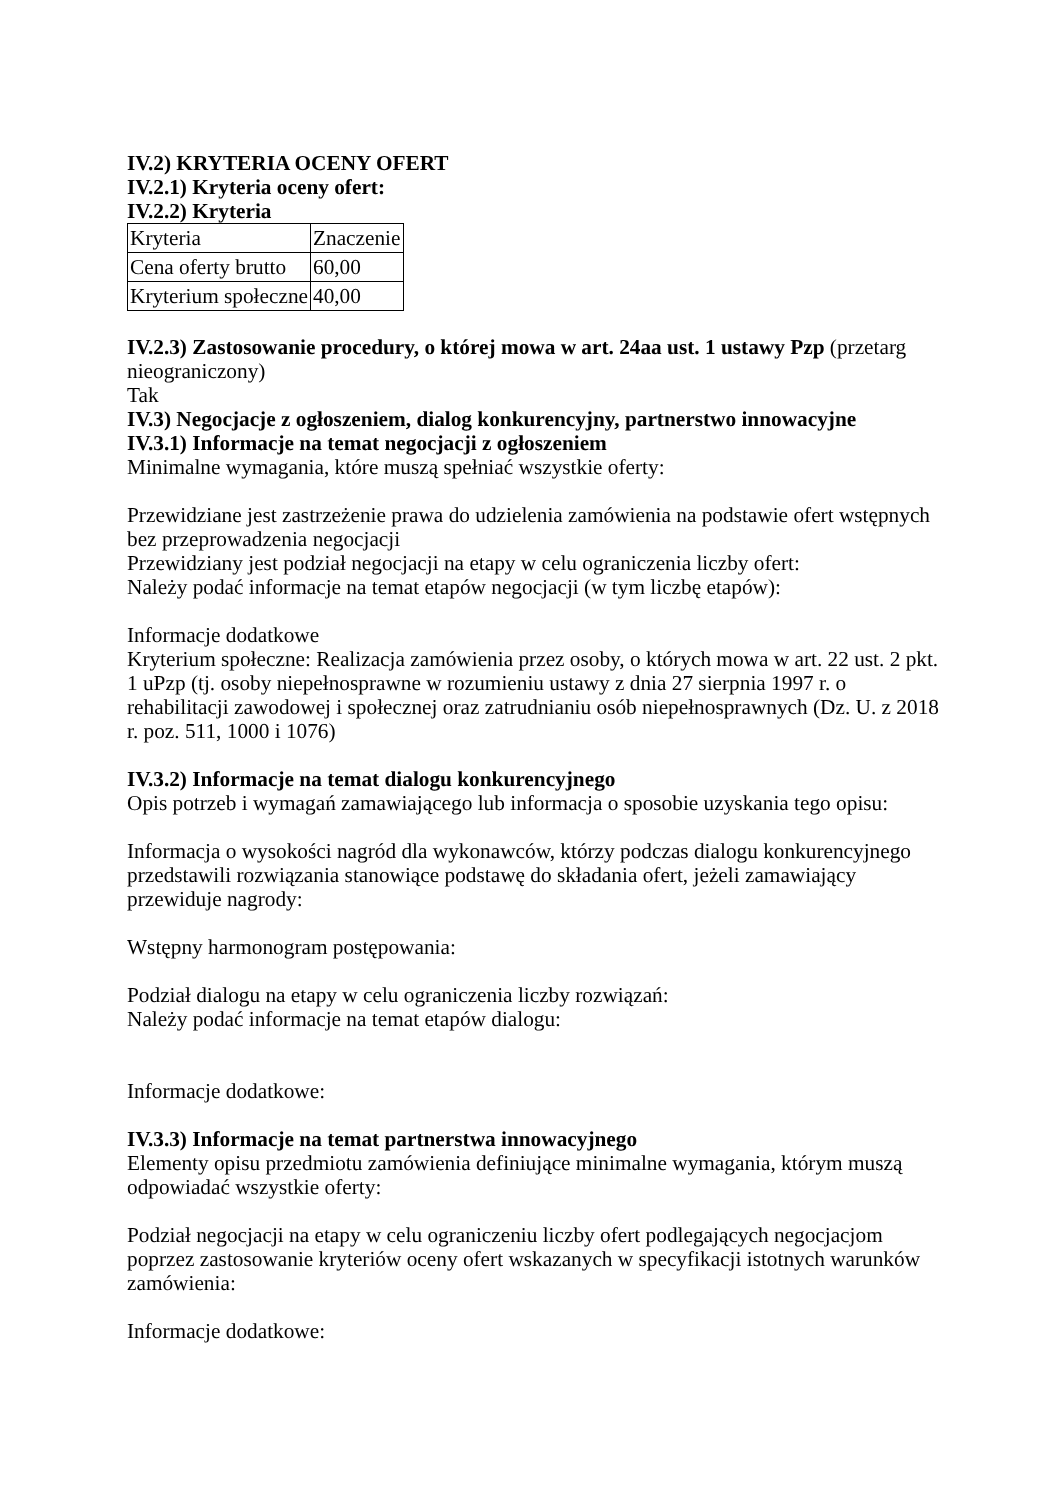IV.2) KRYTERIA OCENY OFERT
IV.2.1) Kryteria oceny ofert:
IV.2.2) Kryteria
| Kryteria | Znaczenie |
| Cena oferty brutto | 60,00 |
| Kryterium społeczne | 40,00 |
IV.2.3) Zastosowanie procedury, o której mowa w art. 24aa ust. 1 ustawy Pzp (przetarg nieograniczony)
Tak
IV.3) Negocjacje z ogłoszeniem, dialog konkurencyjny, partnerstwo innowacyjne
IV.3.1) Informacje na temat negocjacji z ogłoszeniem
Minimalne wymagania, które muszą spełniać wszystkie oferty:
Przewidziane jest zastrzeżenie prawa do udzielenia zamówienia na podstawie ofert wstępnych bez przeprowadzenia negocjacji
Przewidziany jest podział negocjacji na etapy w celu ograniczenia liczby ofert:
Należy podać informacje na temat etapów negocjacji (w tym liczbę etapów):
Informacje dodatkowe
Kryterium społeczne: Realizacja zamówienia przez osoby, o których mowa w art. 22 ust. 2 pkt. 1 uPzp (tj. osoby niepełnosprawne w rozumieniu ustawy z dnia 27 sierpnia 1997 r. o rehabilitacji zawodowej i społecznej oraz zatrudnianiu osób niepełnosprawnych (Dz. U. z 2018 r. poz. 511, 1000 i 1076)
IV.3.2) Informacje na temat dialogu konkurencyjnego
Opis potrzeb i wymagań zamawiającego lub informacja o sposobie uzyskania tego opisu:
Informacja o wysokości nagród dla wykonawców, którzy podczas dialogu konkurencyjnego przedstawili rozwiązania stanowiące podstawę do składania ofert, jeżeli zamawiający przewiduje nagrody:
Wstępny harmonogram postępowania:
Podział dialogu na etapy w celu ograniczenia liczby rozwiązań:
Należy podać informacje na temat etapów dialogu:
Informacje dodatkowe:
IV.3.3) Informacje na temat partnerstwa innowacyjnego
Elementy opisu przedmiotu zamówienia definiujące minimalne wymagania, którym muszą odpowiadać wszystkie oferty:
Podział negocjacji na etapy w celu ograniczeniu liczby ofert podlegających negocjacjom poprzez zastosowanie kryteriów oceny ofert wskazanych w specyfikacji istotnych warunków zamówienia:
Informacje dodatkowe: